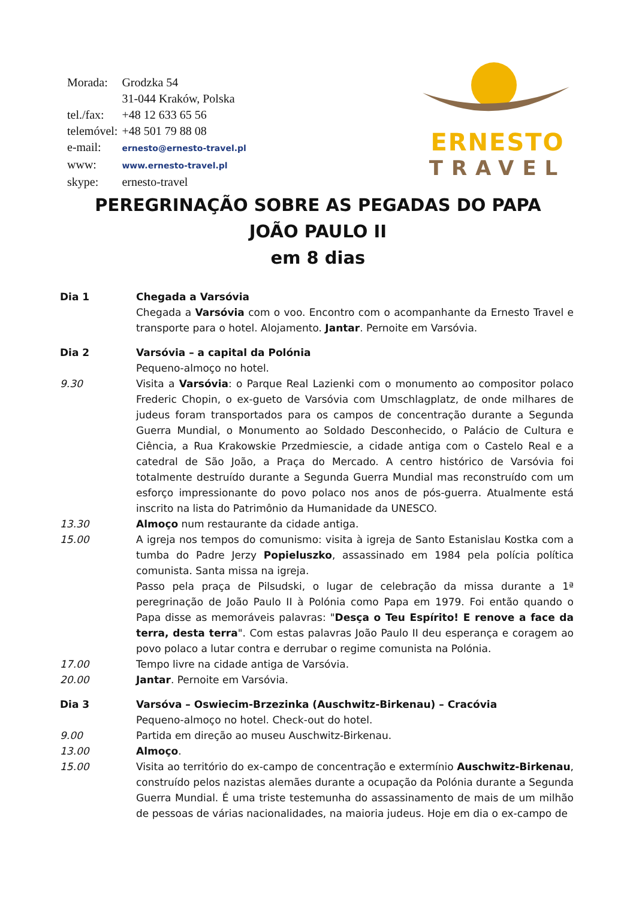| Morada: | Grodzka 54 |
| | 31-044 Kraków, Polska |
| tel./fax: | +48 12 633 65 56 |
| telemóvel: | +48 501 79 88 08 |
| e-mail: | ernesto@ernesto-travel.pl |
| www: | www.ernesto-travel.pl |
| skype: | ernesto-travel |
ERNESTO
TRAVEL
PEREGRINAÇÃO SOBRE AS PEGADAS DO PAPA
JOÃO PAULO II
em 8 dias
Dia 1 Chegada a Varsóvia
Chegada a Varsóvia com o voo. Encontro com o acompanhante da Ernesto Travel e transporte para o hotel. Alojamento. Jantar. Pernoite em Varsóvia.
Dia 2 Varsóvia – a capital da Polónia
Pequeno-almoço no hotel.
9.30 Visita a Varsóvia: o Parque Real Lazienki com o monumento ao compositor polaco Frederic Chopin, o ex-gueto de Varsóvia com Umschlagplatz, de onde milhares de judeus foram transportados para os campos de concentração durante a Segunda Guerra Mundial, o Monumento ao Soldado Desconhecido, o Palácio de Cultura e Ciência, a Rua Krakowskie Przedmiescie, a cidade antiga com o Castelo Real e a catedral de São João, a Praça do Mercado. A centro histórico de Varsóvia foi totalmente destruído durante a Segunda Guerra Mundial mas reconstruído com um esforço impressionante do povo polaco nos anos de pós-guerra. Atualmente está inscrito na lista do Patrimônio da Humanidade da UNESCO.
13.30 Almoço num restaurante da cidade antiga.
15.00 A igreja nos tempos do comunismo: visita à igreja de Santo Estanislau Kostka com a tumba do Padre Jerzy Popieluszko, assassinado em 1984 pela polícia política comunista. Santa missa na igreja.
Passo pela praça de Pilsudski, o lugar de celebração da missa durante a 1ª peregrinação de João Paulo II à Polónia como Papa em 1979. Foi então quando o Papa disse as memoráveis palavras: "Desça o Teu Espírito! E renove a face da terra, desta terra". Com estas palavras João Paulo II deu esperança e coragem ao povo polaco a lutar contra e derrubar o regime comunista na Polónia.
17.00 Tempo livre na cidade antiga de Varsóvia.
20.00 Jantar. Pernoite em Varsóvia.
Dia 3 Varsóva – Oswiecim-Brzezinka (Auschwitz-Birkenau) – Cracóvia
Pequeno-almoço no hotel. Check-out do hotel.
9.00 Partida em direção ao museu Auschwitz-Birkenau.
13.00 Almoço.
15.00 Visita ao território do ex-campo de concentração e extermínio Auschwitz-Birkenau, construído pelos nazistas alemães durante a ocupação da Polónia durante a Segunda Guerra Mundial. É uma triste testemunha do assassinamento de mais de um milhão de pessoas de várias nacionalidades, na maioria judeus. Hoje em dia o ex-campo de